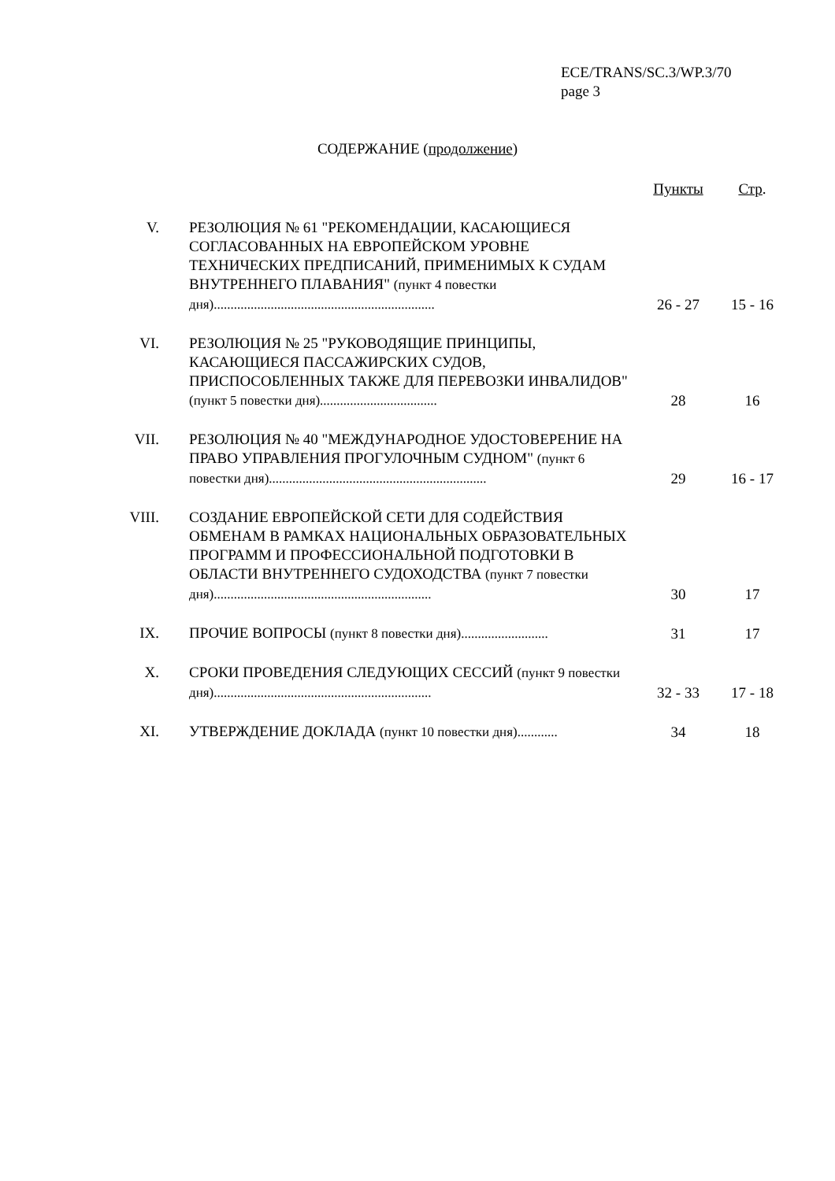ECE/TRANS/SC.3/WP.3/70
page 3
СОДЕРЖАНИЕ (продолжение)
| | | Пункты | Стр . |
| V. | РЕЗОЛЮЦИЯ № 61 "РЕКОМЕНДАЦИИ, КАСАЮЩИЕСЯ СОГЛАСОВАННЫХ НА ЕВРОПЕЙСКОМ УРОВНЕ ТЕХНИЧЕСКИХ ПРЕДПИСАНИЙ, ПРИМЕНИМЫХ К СУДАМ ВНУТРЕННЕГО ПЛАВАНИЯ" (пункт 4 повестки дня) .................................................................. | 26 - 27 | 15 - 16 |
| VI. | РЕЗОЛЮЦИЯ № 25 "РУКОВОДЯЩИЕ ПРИНЦИПЫ, КАСАЮЩИЕСЯ ПАССАЖИРСКИХ СУДОВ, ПРИСПОСОБЛЕННЫХ ТАКЖЕ ДЛЯ ПЕРЕВОЗКИ ИНВАЛИДОВ" (пункт 5 повестки дня)................................... | 28 | 16 |
| VII. | РЕЗОЛЮЦИЯ № 40 "МЕЖДУНАРОДНОЕ УДОСТОВЕРЕНИЕ НА ПРАВО УПРАВЛЕНИЯ ПРОГУЛОЧНЫМ СУДНОМ" (пункт 6 повестки дня)................................................................. | 29 | 16 - 17 |
| VIII. | СОЗДАНИЕ ЕВРОПЕЙСКОЙ СЕТИ ДЛЯ СОДЕЙСТВИЯ ОБМЕНАМ В РАМКАХ НАЦИОНАЛЬНЫХ ОБРАЗОВАТЕЛЬНЫХ ПРОГРАММ И ПРОФЕССИОНАЛЬНОЙ ПОДГОТОВКИ В ОБЛАСТИ ВНУТРЕННЕГО СУДОХОДСТВА (пункт 7 повестки дня)................................................................. | 30 | 17 |
| IX. | ПРОЧИЕ ВОПРОСЫ (пункт 8 повестки дня).......................... | 31 | 17 |
| X. | СРОКИ ПРОВЕДЕНИЯ СЛЕДУЮЩИХ СЕССИЙ (пункт 9 повестки дня)................................................................. | 32 - 33 | 17 - 18 |
| XI. | УТВЕРЖДЕНИЕ ДОКЛАДА (пункт 10 повестки дня)............ | 34 | 18 |